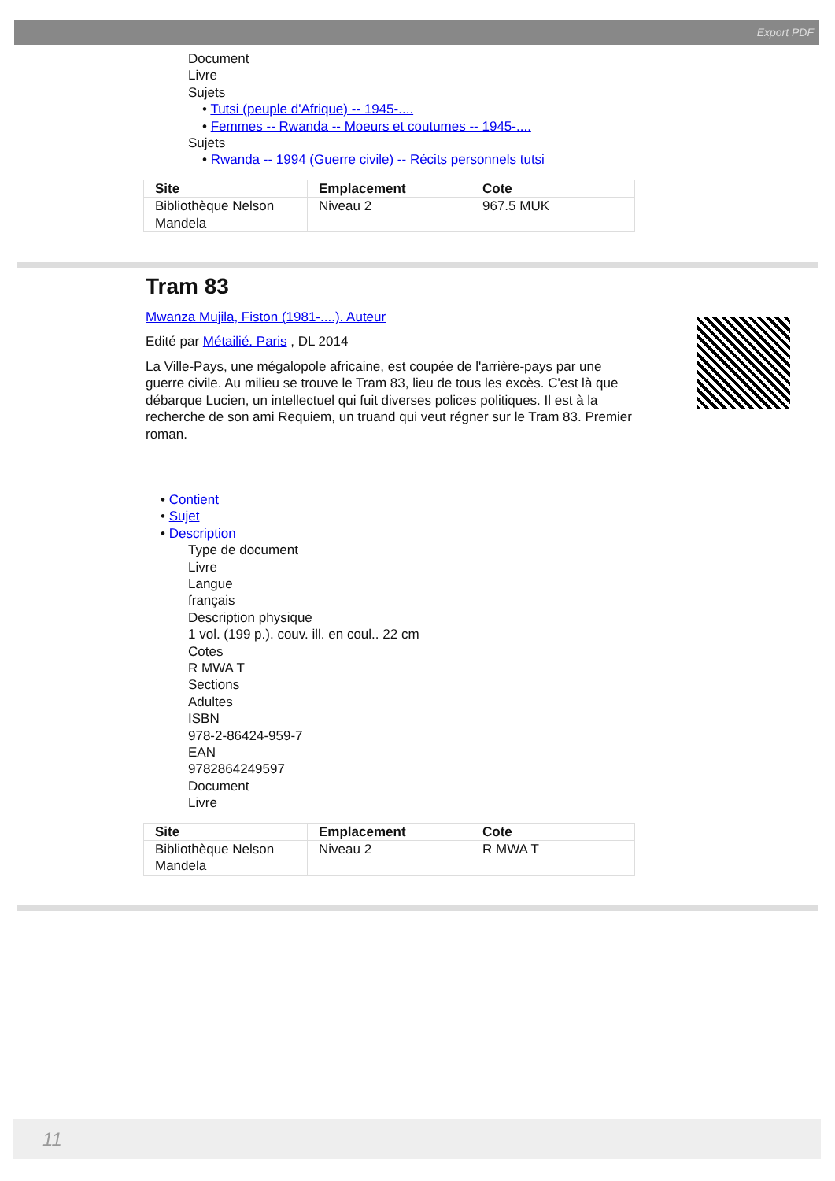Export PDF
Document
Livre
Sujets
• Tutsi (peuple d'Afrique) -- 1945-....
• Femmes -- Rwanda -- Moeurs et coutumes -- 1945-....
Sujets
• Rwanda -- 1994 (Guerre civile) -- Récits personnels tutsi
| Site | Emplacement | Cote |
| --- | --- | --- |
| Bibliothèque Nelson Mandela | Niveau 2 | 967.5 MUK |
Tram 83
Mwanza Mujila, Fiston (1981-....). Auteur
Edité par Métailié. Paris , DL 2014
La Ville-Pays, une mégalopole africaine, est coupée de l'arrière-pays par une guerre civile. Au milieu se trouve le Tram 83, lieu de tous les excès. C'est là que débarque Lucien, un intellectuel qui fuit diverses polices politiques. Il est à la recherche de son ami Requiem, un truand qui veut régner sur le Tram 83. Premier roman.
• Contient
• Sujet
• Description
Type de document
Livre
Langue
français
Description physique
1 vol. (199 p.). couv. ill. en coul.. 22 cm
Cotes
R MWA T
Sections
Adultes
ISBN
978-2-86424-959-7
EAN
9782864249597
Document
Livre
| Site | Emplacement | Cote |
| --- | --- | --- |
| Bibliothèque Nelson Mandela | Niveau 2 | R MWA T |
11